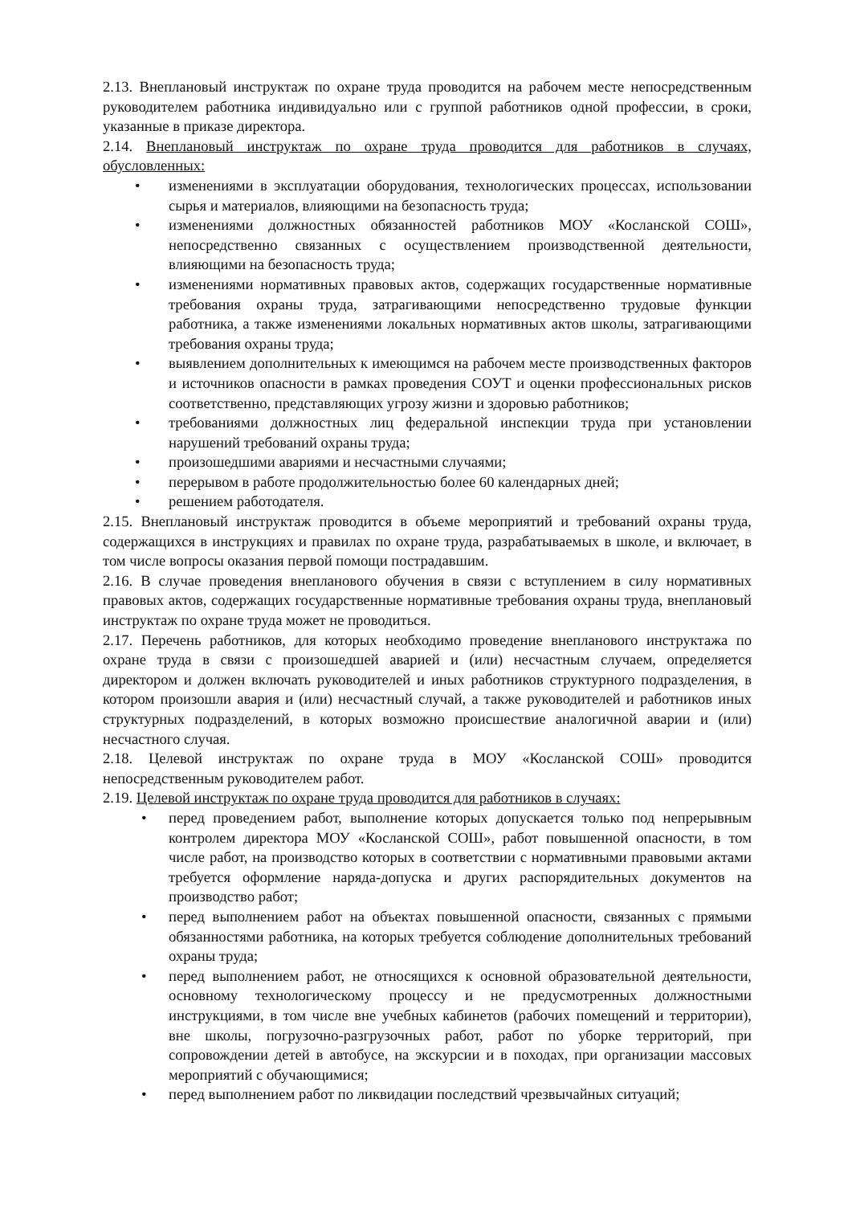2.13. Внеплановый инструктаж по охране труда проводится на рабочем месте непосредственным руководителем работника индивидуально или с группой работников одной профессии, в сроки, указанные в приказе директора.
2.14. Внеплановый инструктаж по охране труда проводится для работников в случаях, обусловленных:
• изменениями в эксплуатации оборудования, технологических процессах, использовании сырья и материалов, влияющими на безопасность труда;
• изменениями должностных обязанностей работников МОУ «Косланской СОШ», непосредственно связанных с осуществлением производственной деятельности, влияющими на безопасность труда;
• изменениями нормативных правовых актов, содержащих государственные нормативные требования охраны труда, затрагивающими непосредственно трудовые функции работника, а также изменениями локальных нормативных актов школы, затрагивающими требования охраны труда;
• выявлением дополнительных к имеющимся на рабочем месте производственных факторов и источников опасности в рамках проведения СОУТ и оценки профессиональных рисков соответственно, представляющих угрозу жизни и здоровью работников;
• требованиями должностных лиц федеральной инспекции труда при установлении нарушений требований охраны труда;
• произошедшими авариями и несчастными случаями;
• перерывом в работе продолжительностью более 60 календарных дней;
• решением работодателя.
2.15. Внеплановый инструктаж проводится в объеме мероприятий и требований охраны труда, содержащихся в инструкциях и правилах по охране труда, разрабатываемых в школе, и включает, в том числе вопросы оказания первой помощи пострадавшим.
2.16. В случае проведения внепланового обучения в связи с вступлением в силу нормативных правовых актов, содержащих государственные нормативные требования охраны труда, внеплановый инструктаж по охране труда может не проводиться.
2.17. Перечень работников, для которых необходимо проведение внепланового инструктажа по охране труда в связи с произошедшей аварией и (или) несчастным случаем, определяется директором и должен включать руководителей и иных работников структурного подразделения, в котором произошли авария и (или) несчастный случай, а также руководителей и работников иных структурных подразделений, в которых возможно происшествие аналогичной аварии и (или) несчастного случая.
2.18. Целевой инструктаж по охране труда в МОУ «Косланской СОШ» проводится непосредственным руководителем работ.
2.19. Целевой инструктаж по охране труда проводится для работников в случаях:
• перед проведением работ, выполнение которых допускается только под непрерывным контролем директора МОУ «Косланской СОШ», работ повышенной опасности, в том числе работ, на производство которых в соответствии с нормативными правовыми актами требуется оформление наряда-допуска и других распорядительных документов на производство работ;
• перед выполнением работ на объектах повышенной опасности, связанных с прямыми обязанностями работника, на которых требуется соблюдение дополнительных требований охраны труда;
• перед выполнением работ, не относящихся к основной образовательной деятельности, основному технологическому процессу и не предусмотренных должностными инструкциями, в том числе вне учебных кабинетов (рабочих помещений и территории), вне школы, погрузочно-разгрузочных работ, работ по уборке территорий, при сопровождении детей в автобусе, на экскурсии и в походах, при организации массовых мероприятий с обучающимися;
• перед выполнением работ по ликвидации последствий чрезвычайных ситуаций;